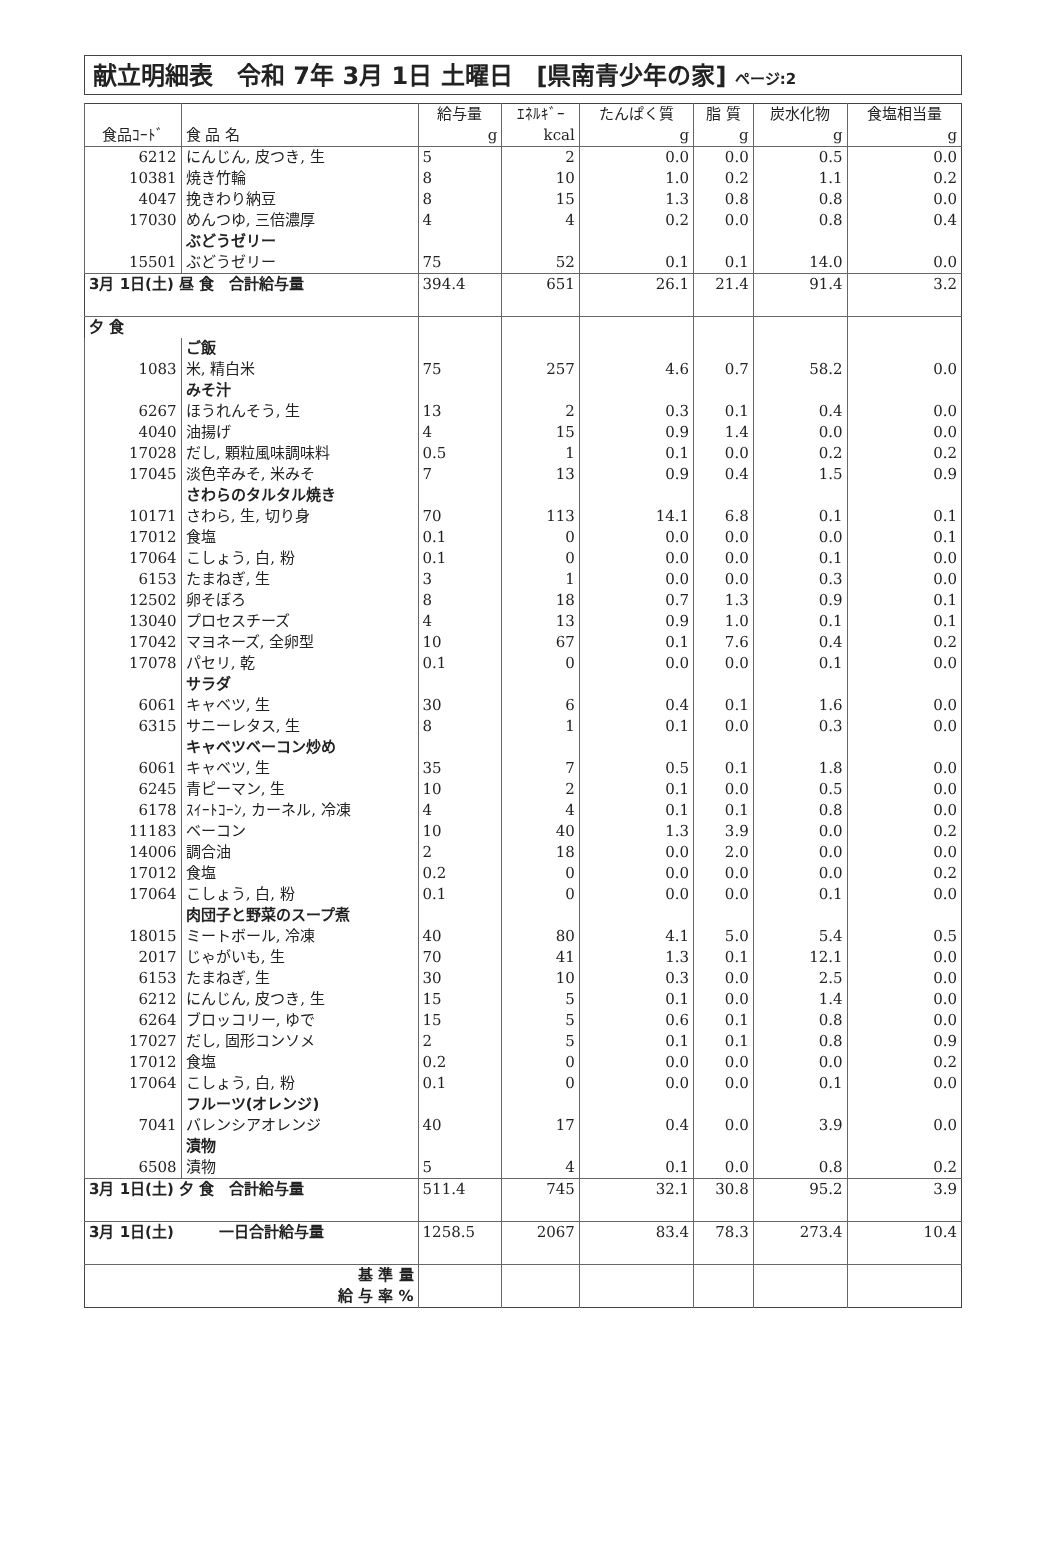献立明細表　令和 7年 3月 1日 土曜日　[県南青少年の家] ページ:2
| | | 給与量 | ｴﾈﾙｷﾞｰ | たんぱく質 | 脂 質 | 炭水化物 | 食塩相当量 |
| --- | --- | --- | --- | --- | --- | --- | --- |
| 食品ｺｰﾄﾞ | 食 品 名 | g | kcal | g | g | g | g |
| 6212 | にんじん, 皮つき, 生 | 5 | 2 | 0.0 | 0.0 | 0.5 | 0.0 |
| 10381 | 焼き竹輪 | 8 | 10 | 1.0 | 0.2 | 1.1 | 0.2 |
| 4047 | 挽きわり納豆 | 8 | 15 | 1.3 | 0.8 | 0.8 | 0.0 |
| 17030 | めんつゆ, 三倍濃厚 | 4 | 4 | 0.2 | 0.0 | 0.8 | 0.4 |
| | ぶどうゼリー | | | | | | |
| 15501 | ぶどうゼリー | 75 | 52 | 0.1 | 0.1 | 14.0 | 0.0 |
| 3月 1日(土) 昼 食 合計給与量 | | 394.4 | 651 | 26.1 | 21.4 | 91.4 | 3.2 |
| 夕 食 | | | | | | | |
| | ご飯 | | | | | | |
| 1083 | 米, 精白米 | 75 | 257 | 4.6 | 0.7 | 58.2 | 0.0 |
| | みそ汁 | | | | | | |
| 6267 | ほうれんそう, 生 | 13 | 2 | 0.3 | 0.1 | 0.4 | 0.0 |
| 4040 | 油揚げ | 4 | 15 | 0.9 | 1.4 | 0.0 | 0.0 |
| 17028 | だし, 顆粒風味調味料 | 0.5 | 1 | 0.1 | 0.0 | 0.2 | 0.2 |
| 17045 | 淡色辛みそ, 米みそ | 7 | 13 | 0.9 | 0.4 | 1.5 | 0.9 |
| | さわらのタルタル焼き | | | | | | |
| 10171 | さわら, 生, 切り身 | 70 | 113 | 14.1 | 6.8 | 0.1 | 0.1 |
| 17012 | 食塩 | 0.1 | 0 | 0.0 | 0.0 | 0.0 | 0.1 |
| 17064 | こしょう, 白, 粉 | 0.1 | 0 | 0.0 | 0.0 | 0.1 | 0.0 |
| 6153 | たまねぎ, 生 | 3 | 1 | 0.0 | 0.0 | 0.3 | 0.0 |
| 12502 | 卵そぼろ | 8 | 18 | 0.7 | 1.3 | 0.9 | 0.1 |
| 13040 | プロセスチーズ | 4 | 13 | 0.9 | 1.0 | 0.1 | 0.1 |
| 17042 | マヨネーズ, 全卵型 | 10 | 67 | 0.1 | 7.6 | 0.4 | 0.2 |
| 17078 | パセリ, 乾 | 0.1 | 0 | 0.0 | 0.0 | 0.1 | 0.0 |
| | サラダ | | | | | | |
| 6061 | キャベツ, 生 | 30 | 6 | 0.4 | 0.1 | 1.6 | 0.0 |
| 6315 | サニーレタス, 生 | 8 | 1 | 0.1 | 0.0 | 0.3 | 0.0 |
| | キャベツベーコン炒め | | | | | | |
| 6061 | キャベツ, 生 | 35 | 7 | 0.5 | 0.1 | 1.8 | 0.0 |
| 6245 | 青ピーマン, 生 | 10 | 2 | 0.1 | 0.0 | 0.5 | 0.0 |
| 6178 | ｽｲｰﾄｺｰﾝ, カーネル, 冷凍 | 4 | 4 | 0.1 | 0.1 | 0.8 | 0.0 |
| 11183 | ベーコン | 10 | 40 | 1.3 | 3.9 | 0.0 | 0.2 |
| 14006 | 調合油 | 2 | 18 | 0.0 | 2.0 | 0.0 | 0.0 |
| 17012 | 食塩 | 0.2 | 0 | 0.0 | 0.0 | 0.0 | 0.2 |
| 17064 | こしょう, 白, 粉 | 0.1 | 0 | 0.0 | 0.0 | 0.1 | 0.0 |
| | 肉団子と野菜のスープ煮 | | | | | | |
| 18015 | ミートボール, 冷凍 | 40 | 80 | 4.1 | 5.0 | 5.4 | 0.5 |
| 2017 | じゃがいも, 生 | 70 | 41 | 1.3 | 0.1 | 12.1 | 0.0 |
| 6153 | たまねぎ, 生 | 30 | 10 | 0.3 | 0.0 | 2.5 | 0.0 |
| 6212 | にんじん, 皮つき, 生 | 15 | 5 | 0.1 | 0.0 | 1.4 | 0.0 |
| 6264 | ブロッコリー, ゆで | 15 | 5 | 0.6 | 0.1 | 0.8 | 0.0 |
| 17027 | だし, 固形コンソメ | 2 | 5 | 0.1 | 0.1 | 0.8 | 0.9 |
| 17012 | 食塩 | 0.2 | 0 | 0.0 | 0.0 | 0.0 | 0.2 |
| 17064 | こしょう, 白, 粉 | 0.1 | 0 | 0.0 | 0.0 | 0.1 | 0.0 |
| | フルーツ(オレンジ) | | | | | | |
| 7041 | バレンシアオレンジ | 40 | 17 | 0.4 | 0.0 | 3.9 | 0.0 |
| | 漬物 | | | | | | |
| 6508 | 漬物 | 5 | 4 | 0.1 | 0.0 | 0.8 | 0.2 |
| 3月 1日(土) 夕 食 合計給与量 | | 511.4 | 745 | 32.1 | 30.8 | 95.2 | 3.9 |
| 3月 1日(土) 一日合計給与量 | | 1258.5 | 2067 | 83.4 | 78.3 | 273.4 | 10.4 |
| 基 準 量 | | | | | | | |
| 給 与 率 % | | | | | | | |